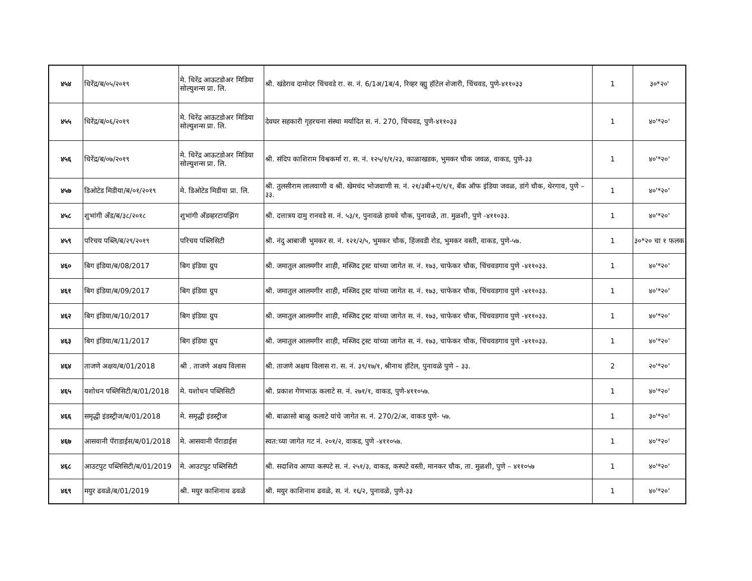| ४५४ | धिरेंद्र/ब/०५/२०१९ | मे. धिरेंद्र आऊटडोअर मिडिया सोल्युशन्स प्रा. लि. | श्री. खंडेराव दामोदर चिंचवडे रा. स. नं. 6/1अ/1ब/4, रिव्हर व्ह्यु हॉटेल शेजारी, चिंचवड, पुणे-४११०३३ | 1 | ३०*२०' |
| ४५५ | धिरेंद्र/ब/०६/२०१९ | मे. धिरेंद्र आऊटडोअर मिडिया सोल्युशन्स प्रा. लि. | देवघर सहकारी गृहरचना संस्था मर्यादित स. नं. 270, चिंचवड, पुणे-४११०३३ | 1 | ४०'*२०' |
| ४५६ | धिरेंद्र/ब/०७/२०१९ | मे. धिरेंद्र आऊटडोअर मिडिया सोल्युशन्स प्रा. लि. | श्री. संदिप काशिराम विश्वकर्मा रा. स. नं. १२५/१/१/२३, काळाखडक, भुमकर चौक जवळ, वाकड, पुणे-३३ | 1 | ४०'*२०' |
| ४५७ | डिओटेड मिडीया/ब/०१/२०१९ | मे. डिओटेड मिडीया प्रा. लि. | श्री. तुलसीराम लालवाणी व श्री. खेमचंद भोजवाणी स. नं. २१/३बी+ए/१/१, बँक ऑफ इंडिया जवळ, डांगे चौक, थेरगाव, पुणे – ३३. | 1 | ४०'*२०' |
| ४५८ | शुभांगी अँड/ब/३८/२०१८ | शुभांगी अँडव्हरटायझिंग | श्री. दत्तात्रय दामु रानवडे स. नं. ५३/१, पुनावळे हायवे चौक, पुनावळे, ता. मुळशी, पुणे -४११०३३. | 1 | ४०'*२०' |
| ४५९ | परिचय पब्लि/ब/२९/२०१९ | परिचय पब्लिसिटी | श्री. नंदु आबाजी भुमकर स. नं. १२१/२/५, भुमकर चौक, हिंजवडी रोड, भुमकर वस्ती, वाकड, पुणे-५७. | 1 | ३०*२० चा १ फलक |
| ४६० | बिग इंडिया/ब/08/2017 | बिग इंडिया ग्रुप | श्री. जमातुल आलमगीर शाही, मस्जिद ट्रस्ट यांच्या जागेत स. नं. १७३, चाफेकर चौक, चिंचवडगाव पुणे -४११०३३. | 1 | ४०'*२०' |
| ४६१ | बिग इंडिया/ब/09/2017 | बिग इंडिया ग्रुप | श्री. जमातुल आलमगीर शाही, मस्जिद ट्रस्ट यांच्या जागेत स. नं. १७३, चाफेकर चौक, चिंचवडगाव पुणे -४११०३३. | 1 | ४०'*२०' |
| ४६२ | बिग इंडिया/ब/10/2017 | बिग इंडिया ग्रुप | श्री. जमातुल आलमगीर शाही, मस्जिद ट्रस्ट यांच्या जागेत स. नं. १७३, चाफेकर चौक, चिंचवडगाव पुणे -४११०३३. | 1 | ४०'*२०' |
| ४६३ | बिग इंडिया/ब/11/2017 | बिग इंडिया ग्रुप | श्री. जमातुल आलमगीर शाही, मस्जिद ट्रस्ट यांच्या जागेत स. नं. १७३, चाफेकर चौक, चिंचवडगाव पुणे -४११०३३. | 1 | ४०'*२०' |
| ४६४ | ताजणे अक्षय/ब/01/2018 | श्री . ताजणे अक्षय विलास | श्री. ताजणे अक्षय विलास रा. स. नं. ३९/१७/१, श्रीनाथ हॉटेल, पुनावळे पुणे – ३३. | 2 | २०'*२०' |
| ४६५ | यशोधन पब्लिसिटी/ब/01/2018 | मे. यशोधन पब्लिसिटी | श्री. प्रकाश गेणभाऊ कलाटे स. नं. २७१/१, वाकड, पुणे-४११०५७. | 1 | ४०'*२०' |
| ४६६ | समृद्धी इंडस्ट्रीज/ब/01/2018 | मे. समृद्धी इंडस्ट्रीज | श्री. बाळासो बाळु कलाटे यांचे जागेत स. नं. 270/2/अ, वाकड पुणे- ५७. | 1 | ३०'*२०' |
| ४६७ | आसवानी पॅराडाईस/ब/01/2018 | मे. आसवानी पॅराडाईस | स्वत:च्या जागेत गट नं. २०१/२, वाकड, पुणे -४११०५७. | 1 | ४०'*२०' |
| ४६८ | आउटपुट पब्लिसिटी/ब/01/2019 | मे. आउटपुट पब्लिसिटी | श्री. सदाशिव आप्पा कस्पटे स. नं. २५१/३, वाकड, कस्पटे वस्ती, मानकर चौक, ता. मुळशी, पुणे – ४११०५७ | 1 | ४०'*२०' |
| ४६९ | मयुर ढवळे/ब/01/2019 | श्री. मयुर काशिनाथ ढवळे | श्री. मयुर काशिनाथ ढवळे, स. नं. १६/२, पुनावळे, पुणे-३३ | 1 | ४०'*२०' |